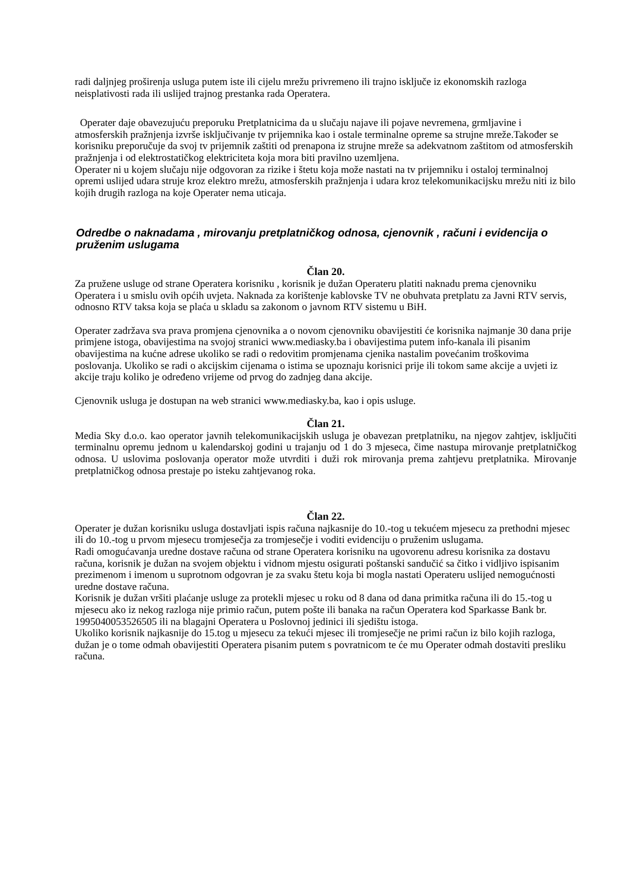radi daljnjeg proširenja usluga putem iste ili cijelu mrežu privremeno ili trajno isključe iz ekonomskih razloga neisplativosti rada ili uslijed trajnog prestanka rada Operatera.
Operater daje obavezujuću preporuku Pretplatnicima da u slučaju najave ili pojave nevremena, grmljavine i atmosferskih pražnjenja izvrše isključivanje tv prijemnika kao i ostale terminalne opreme sa strujne mreže.Također se korisniku preporučuje da svoj tv prijemnik zaštiti od prenapona iz strujne mreže sa adekvatnom zaštitom od atmosferskih pražnjenja i od elektrostatičkog elektriciteta koja mora biti pravilno uzemljena.
Operater ni u kojem slučaju nije odgovoran za rizike i štetu koja može nastati na tv prijemniku i ostaloj terminalnoj opremi uslijed udara struje kroz elektro mrežu, atmosferskih pražnjenja i udara kroz telekomunikacijsku mrežu niti iz bilo kojih drugih razloga na koje Operater nema uticaja.
Odredbe o naknadama , mirovanju pretplatničkog odnosa, cjenovnik , računi i evidencija o pruženim uslugama
Član 20.
Za pružene usluge od strane Operatera korisniku , korisnik je dužan Operateru platiti naknadu prema cjenovniku Operatera i u smislu ovih općih uvjeta. Naknada za korištenje kablovske TV ne obuhvata pretplatu za Javni RTV servis, odnosno RTV taksa koja se plaća u skladu sa zakonom o javnom RTV sistemu u BiH.
Operater zadržava sva prava promjena cjenovnika a o novom cjenovniku obavijestiti će korisnika najmanje 30 dana prije primjene istoga, obavijestima na svojoj stranici www.mediasky.ba i obavijestima putem info-kanala ili pisanim obavijestima na kućne adrese ukoliko se radi o redovitim promjenama cjenika nastalim povećanim troškovima poslovanja. Ukoliko se radi o akcijskim cijenama o istima se upoznaju korisnici prije ili tokom same akcije a uvjeti iz akcije traju koliko je određeno vrijeme od prvog do zadnjeg dana akcije.
Cjenovnik usluga je dostupan na web stranici www.mediasky.ba, kao i opis usluge.
Član 21.
Media Sky d.o.o. kao operator javnih telekomunikacijskih usluga je obavezan pretplatniku, na njegov zahtjev, isključiti terminalnu opremu jednom u kalendarskoj godini u trajanju od 1 do 3 mjeseca, čime nastupa mirovanje pretplatničkog odnosa. U uslovima poslovanja operator može utvrditi i duži rok mirovanja prema zahtjevu pretplatnika. Mirovanje pretplatničkog odnosa prestaje po isteku zahtjevanog roka.
Član 22.
Operater je dužan korisniku usluga dostavljati ispis računa najkasnije do 10.-tog u tekućem mjesecu za prethodni mjesec ili do 10.-tog u prvom mjesecu tromjesečja za tromjesečje i voditi evidenciju o pruženim uslugama.
Radi omogućavanja uredne dostave računa od strane Operatera korisniku na ugovorenu adresu korisnika za dostavu računa, korisnik je dužan na svojem objektu i vidnom mjestu osigurati poštanski sandučić sa čitko i vidljivo ispisanim prezimenom i imenom u suprotnom odgovran je za svaku štetu koja bi mogla nastati Operateru uslijed nemogućnosti uredne dostave računa.
Korisnik je dužan vršiti plaćanje usluge za protekli mjesec u roku od 8 dana od dana primitka računa ili do 15.-tog u mjesecu ako iz nekog razloga nije primio račun, putem pošte ili banaka na račun Operatera kod Sparkasse Bank br. 1995040053526505 ili na blagajni Operatera u Poslovnoj jedinici ili sjedištu istoga.
Ukoliko korisnik najkasnije do 15.tog u mjesecu za tekući mjesec ili tromjesečje ne primi račun iz bilo kojih razloga, dužan je o tome odmah obavijestiti Operatera pisanim putem s povratnicom te će mu Operater odmah dostaviti presliku računa.